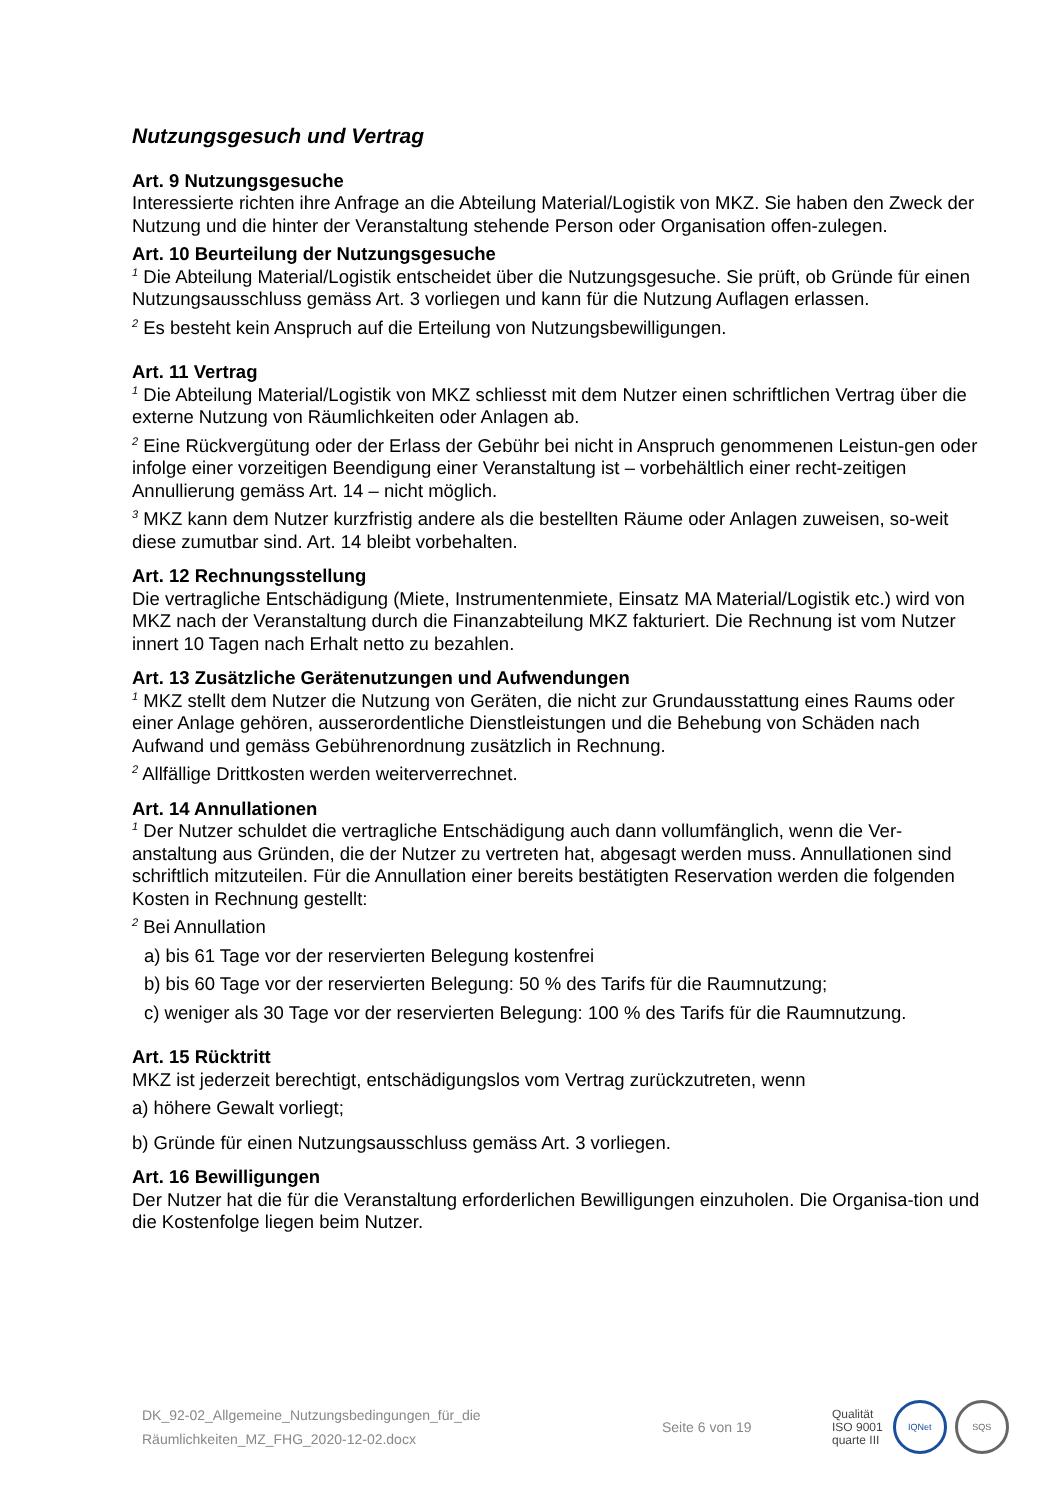Nutzungsgesuch und Vertrag
Art. 9 Nutzungsgesuche
Interessierte richten ihre Anfrage an die Abteilung Material/Logistik von MKZ. Sie haben den Zweck der Nutzung und die hinter der Veranstaltung stehende Person oder Organisation offen-zulegen.
Art. 10 Beurteilung der Nutzungsgesuche
<sup>1</sup> Die Abteilung Material/Logistik entscheidet über die Nutzungsgesuche. Sie prüft, ob Gründe für einen Nutzungsausschluss gemäss Art. 3 vorliegen und kann für die Nutzung Auflagen erlassen.
<sup>2</sup> Es besteht kein Anspruch auf die Erteilung von Nutzungsbewilligungen.
Art. 11 Vertrag
<sup>1</sup> Die Abteilung Material/Logistik von MKZ schliesst mit dem Nutzer einen schriftlichen Vertrag über die externe Nutzung von Räumlichkeiten oder Anlagen ab.
<sup>2</sup> Eine Rückvergütung oder der Erlass der Gebühr bei nicht in Anspruch genommenen Leistun-gen oder infolge einer vorzeitigen Beendigung einer Veranstaltung ist – vorbehältlich einer recht-zeitigen Annullierung gemäss Art. 14 – nicht möglich.
<sup>3</sup> MKZ kann dem Nutzer kurzfristig andere als die bestellten Räume oder Anlagen zuweisen, so-weit diese zumutbar sind. Art. 14 bleibt vorbehalten.
Art. 12 Rechnungsstellung
Die vertragliche Entschädigung (Miete, Instrumentenmiete, Einsatz MA Material/Logistik etc.) wird von MKZ nach der Veranstaltung durch die Finanzabteilung MKZ fakturiert. Die Rechnung ist vom Nutzer innert 10 Tagen nach Erhalt netto zu bezahlen.
Art. 13 Zusätzliche Gerätenutzungen und Aufwendungen
<sup>1</sup> MKZ stellt dem Nutzer die Nutzung von Geräten, die nicht zur Grundausstattung eines Raums oder einer Anlage gehören, ausserordentliche Dienstleistungen und die Behebung von Schäden nach Aufwand und gemäss Gebührenordnung zusätzlich in Rechnung.
<sup>2</sup> Allfällige Drittkosten werden weiterverrechnet.
Art. 14 Annullationen
<sup>1</sup> Der Nutzer schuldet die vertragliche Entschädigung auch dann vollumfänglich, wenn die Ver-anstaltung aus Gründen, die der Nutzer zu vertreten hat, abgesagt werden muss. Annullationen sind schriftlich mitzuteilen. Für die Annullation einer bereits bestätigten Reservation werden die folgenden Kosten in Rechnung gestellt:
<sup>2</sup> Bei Annullation
a) bis 61 Tage vor der reservierten Belegung kostenfrei
b) bis 60 Tage vor der reservierten Belegung: 50 % des Tarifs für die Raumnutzung;
c) weniger als 30 Tage vor der reservierten Belegung: 100 % des Tarifs für die Raumnutzung.
Art. 15 Rücktritt
MKZ ist jederzeit berechtigt, entschädigungslos vom Vertrag zurückzutreten, wenn
a) höhere Gewalt vorliegt;
b) Gründe für einen Nutzungsausschluss gemäss Art. 3 vorliegen.
Art. 16 Bewilligungen
Der Nutzer hat die für die Veranstaltung erforderlichen Bewilligungen einzuholen. Die Organisa-tion und die Kostenfolge liegen beim Nutzer.
DK_92-02_Allgemeine_Nutzungsbedingungen_für_die
Räumlichkeiten_MZ_FHG_2020-12-02.docx
Seite 6 von 19
Qualität
ISO 9001
quarte III
IQNet SQS